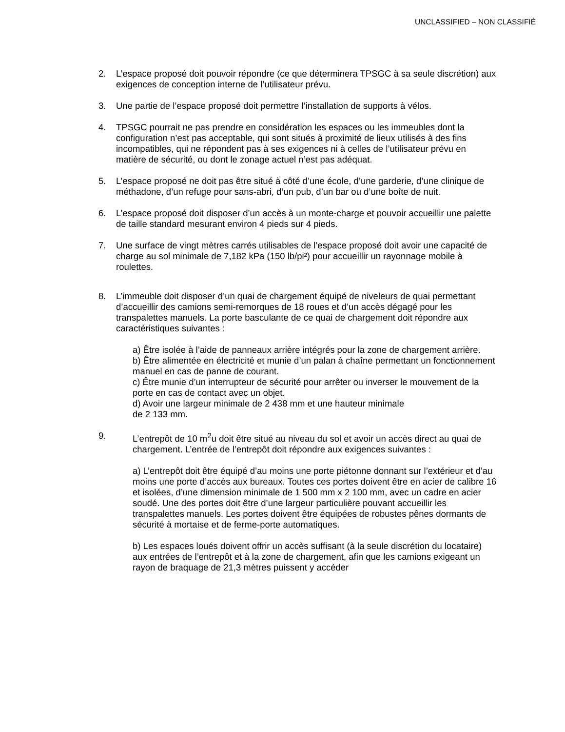UNCLASSIFIED – NON CLASSIFIÉ
2. L’espace proposé doit pouvoir répondre (ce que déterminera TPSGC à sa seule discrétion) aux exigences de conception interne de l’utilisateur prévu.
3. Une partie de l’espace proposé doit permettre l’installation de supports à vélos.
4. TPSGC pourrait ne pas prendre en considération les espaces ou les immeubles dont la configuration n’est pas acceptable, qui sont situés à proximité de lieux utilisés à des fins incompatibles, qui ne répondent pas à ses exigences ni à celles de l’utilisateur prévu en matière de sécurité, ou dont le zonage actuel n’est pas adéquat.
5. L’espace proposé ne doit pas être situé à côté d’une école, d’une garderie, d’une clinique de méthadone, d’un refuge pour sans-abri, d’un pub, d’un bar ou d’une boîte de nuit.
6. L’espace proposé doit disposer d’un accès à un monte-charge et pouvoir accueillir une palette de taille standard mesurant environ 4 pieds sur 4 pieds.
7. Une surface de vingt mètres carrés utilisables de l’espace proposé doit avoir une capacité de charge au sol minimale de 7,182 kPa (150 lb/pi²) pour accueillir un rayonnage mobile à roulettes.
8. L’immeuble doit disposer d’un quai de chargement équipé de niveleurs de quai permettant d’accueillir des camions semi-remorques de 18 roues et d’un accès dégagé pour les transpalettes manuels. La porte basculante de ce quai de chargement doit répondre aux caractéristiques suivantes :
a) Être isolée à l’aide de panneaux arrière intégrés pour la zone de chargement arrière.
b) Être alimentée en électricité et munie d’un palan à chaîne permettant un fonctionnement manuel en cas de panne de courant.
c) Être munie d’un interrupteur de sécurité pour arrêter ou inverser le mouvement de la porte en cas de contact avec un objet.
d) Avoir une largeur minimale de 2 438 mm et une hauteur minimale
de 2 133 mm.
9. L’entrepôt de 10 m<sup>2</sup>u doit être situé au niveau du sol et avoir un accès direct au quai de chargement. L’entrée de l’entrepôt doit répondre aux exigences suivantes :
a) L’entrepôt doit être équipé d’au moins une porte piétonne donnant sur l’extérieur et d’au moins une porte d’accès aux bureaux. Toutes ces portes doivent être en acier de calibre 16 et isolées, d’une dimension minimale de 1 500 mm x 2 100 mm, avec un cadre en acier soudé. Une des portes doit être d’une largeur particulière pouvant accueillir les transpalettes manuels. Les portes doivent être équipées de robustes pênes dormants de sécurité à mortaise et de ferme-porte automatiques.
b) Les espaces loués doivent offrir un accès suffisant (à la seule discrétion du locataire) aux entrées de l’entrepôt et à la zone de chargement, afin que les camions exigeant un rayon de braquage de 21,3 mètres puissent y accéder